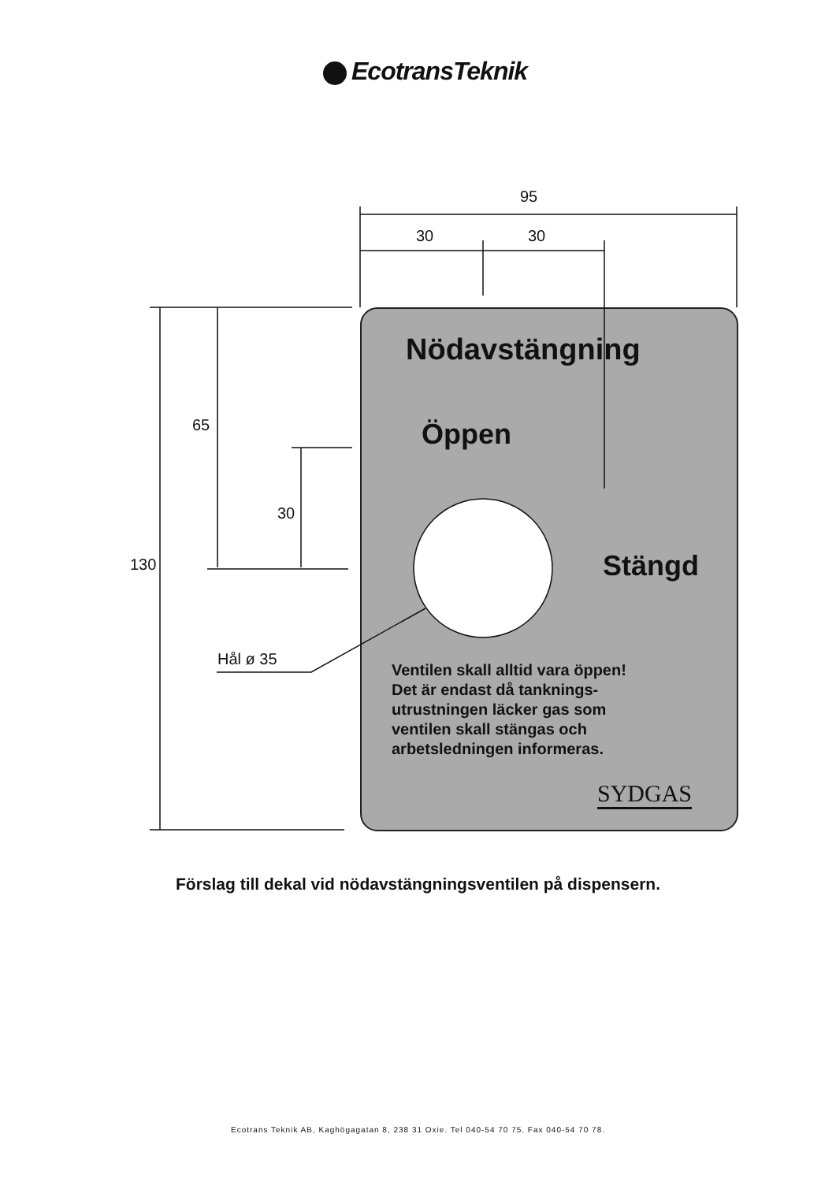EcotransTeknik
95
30 30
65
30
130
Hål ø 35
Nödavstängning
Öppen
Stängd
Ventilen skall alltid vara öppen!
Det är endast då tanknings-
utrustningen läcker gas som
ventilen skall stängas och
arbetsledningen informeras.
SYDGAS
Förslag till dekal vid nödavstängningsventilen på dispensern.
Ecotrans Teknik AB, Kaghögagatan 8, 238 31 Oxie. Tel 040-54 70 75. Fax 040-54 70 78.